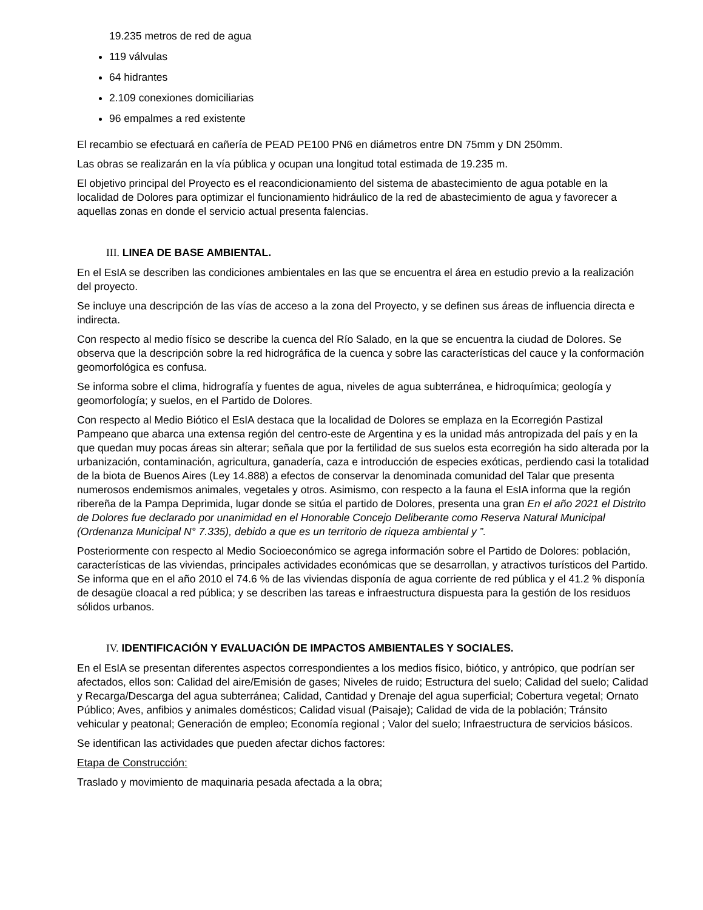19.235 metros de red de agua
119 válvulas
64 hidrantes
2.109 conexiones domiciliarias
96 empalmes a red existente
El recambio se efectuará en cañería de PEAD PE100 PN6 en diámetros entre DN 75mm y DN 250mm.
Las obras se realizarán en la vía pública y ocupan una longitud total estimada de 19.235 m.
El objetivo principal del Proyecto es el reacondicionamiento del sistema de abastecimiento de agua potable en la localidad de Dolores para optimizar el funcionamiento hidráulico de la red de abastecimiento de agua y favorecer a aquellas zonas en donde el servicio actual presenta falencias.
III. LINEA DE BASE AMBIENTAL.
En el EsIA se describen las condiciones ambientales en las que se encuentra el área en estudio previo a la realización del proyecto.
Se incluye una descripción de las vías de acceso a la zona del Proyecto, y se definen sus áreas de influencia directa e indirecta.
Con respecto al medio físico se describe la cuenca del Río Salado, en la que se encuentra la ciudad de Dolores. Se observa que la descripción sobre la red hidrográfica de la cuenca y sobre las características del cauce y la conformación geomorfológica es confusa.
Se informa sobre el clima, hidrografía y fuentes de agua, niveles de agua subterránea, e hidroquímica; geología y geomorfología; y suelos, en el Partido de Dolores.
Con respecto al Medio Biótico el EsIA destaca que la localidad de Dolores se emplaza en la Ecorregión Pastizal Pampeano que abarca una extensa región del centro-este de Argentina y es la unidad más antropizada del país y en la que quedan muy pocas áreas sin alterar; señala que por la fertilidad de sus suelos esta ecorregión ha sido alterada por la urbanización, contaminación, agricultura, ganadería, caza e introducción de especies exóticas, perdiendo casi la totalidad de la biota de Buenos Aires (Ley 14.888) a efectos de conservar la denominada comunidad del Talar que presenta numerosos endemismos animales, vegetales y otros. Asimismo, con respecto a la fauna el EsIA informa que la región ribereña de la Pampa Deprimida, lugar donde se sitúa el partido de Dolores, presenta una gran En el año 2021 el Distrito de Dolores fue declarado por unanimidad en el Honorable Concejo Deliberante como Reserva Natural Municipal (Ordenanza Municipal N° 7.335), debido a que es un territorio de riqueza ambiental y ”.
Posteriormente con respecto al Medio Socioeconómico se agrega información sobre el Partido de Dolores: población, características de las viviendas, principales actividades económicas que se desarrollan, y atractivos turísticos del Partido. Se informa que en el año 2010 el 74.6 % de las viviendas disponía de agua corriente de red pública y el 41.2 % disponía de desagüe cloacal a red pública; y se describen las tareas e infraestructura dispuesta para la gestión de los residuos sólidos urbanos.
IV. IDENTIFICACIÓN Y EVALUACIÓN DE IMPACTOS AMBIENTALES Y SOCIALES.
En el EsIA se presentan diferentes aspectos correspondientes a los medios físico, biótico, y antrópico, que podrían ser afectados, ellos son: Calidad del aire/Emisión de gases; Niveles de ruido; Estructura del suelo; Calidad del suelo; Calidad y Recarga/Descarga del agua subterránea; Calidad, Cantidad y Drenaje del agua superficial; Cobertura vegetal; Ornato Público; Aves, anfibios y animales domésticos; Calidad visual (Paisaje); Calidad de vida de la población; Tránsito vehicular y peatonal; Generación de empleo; Economía regional ; Valor del suelo; Infraestructura de servicios básicos.
Se identifican las actividades que pueden afectar dichos factores:
Etapa de Construcción:
Traslado y movimiento de maquinaria pesada afectada a la obra;